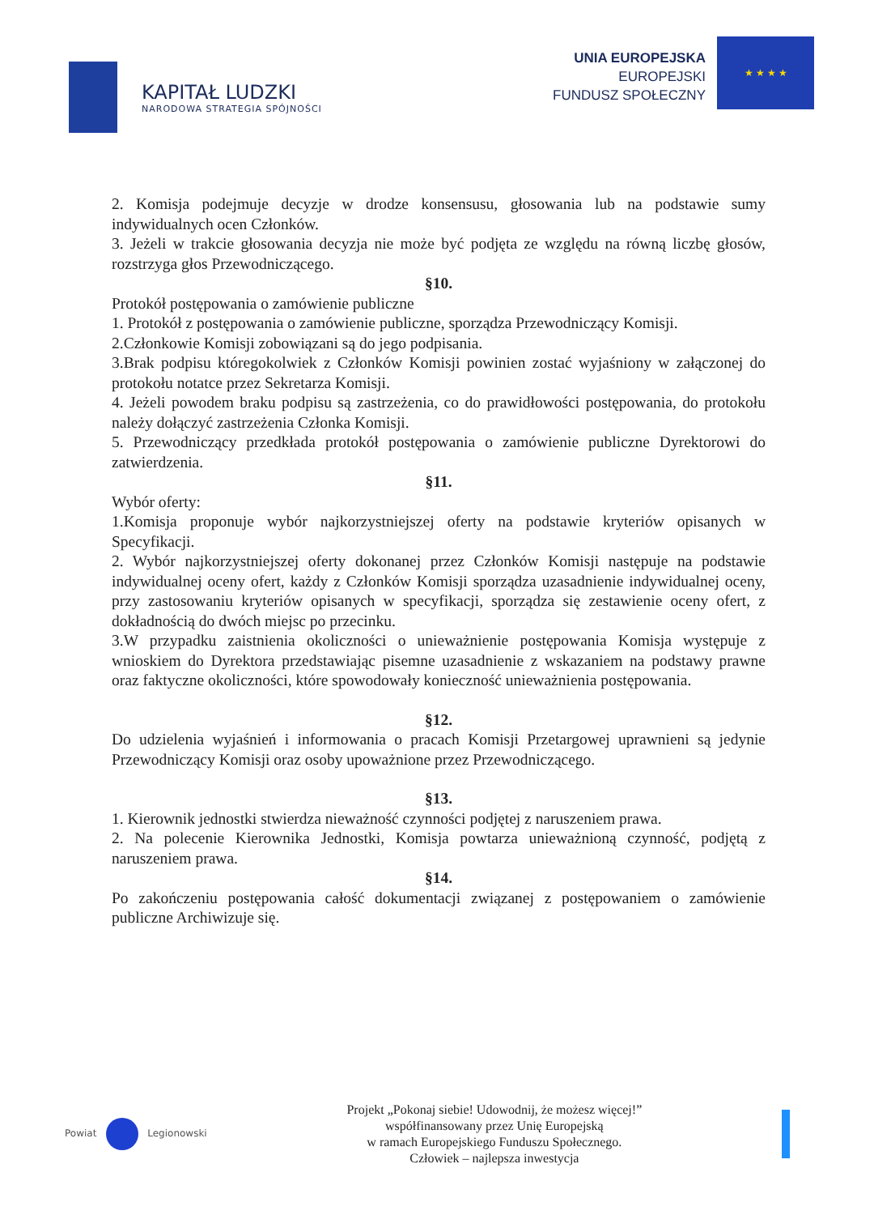KAPITAŁ LUDZKI
NARODOWA STRATEGIA SPÓJNOŚCI
UNIA EUROPEJSKA
EUROPEJSKI
FUNDUSZ SPOŁECZNY
★ ★ ★ ★
2. Komisja podejmuje decyzje w drodze konsensusu, głosowania lub na podstawie sumy indywidualnych ocen Członków.
3. Jeżeli w trakcie głosowania decyzja nie może być podjęta ze względu na równą liczbę głosów, rozstrzyga głos Przewodniczącego.
§10.
Protokół postępowania o zamówienie publiczne
1. Protokół z postępowania o zamówienie publiczne, sporządza Przewodniczący Komisji.
2.Członkowie Komisji zobowiązani są do jego podpisania.
3.Brak podpisu któregokolwiek z Członków Komisji powinien zostać wyjaśniony w załączonej do protokołu notatce przez Sekretarza Komisji.
4. Jeżeli powodem braku podpisu są zastrzeżenia, co do prawidłowości postępowania, do protokołu należy dołączyć zastrzeżenia Członka Komisji.
5. Przewodniczący przedkłada protokół postępowania o zamówienie publiczne Dyrektorowi do zatwierdzenia.
§11.
Wybór oferty:
1.Komisja proponuje wybór najkorzystniejszej oferty na podstawie kryteriów opisanych w Specyfikacji.
2. Wybór najkorzystniejszej oferty dokonanej przez Członków Komisji następuje na podstawie indywidualnej oceny ofert, każdy z Członków Komisji sporządza uzasadnienie indywidualnej oceny, przy zastosowaniu kryteriów opisanych w specyfikacji, sporządza się zestawienie oceny ofert, z dokładnością do dwóch miejsc po przecinku.
3.W przypadku zaistnienia okoliczności o unieważnienie postępowania Komisja występuje z wnioskiem do Dyrektora przedstawiając pisemne uzasadnienie z wskazaniem na podstawy prawne oraz faktyczne okoliczności, które spowodowały konieczność unieważnienia postępowania.
§12.
Do udzielenia wyjaśnień i informowania o pracach Komisji Przetargowej uprawnieni są jedynie Przewodniczący Komisji oraz osoby upoważnione przez Przewodniczącego.
§13.
1. Kierownik jednostki stwierdza nieważność czynności podjętej z naruszeniem prawa.
2. Na polecenie Kierownika Jednostki, Komisja powtarza unieważnioną czynność, podjętą z naruszeniem prawa.
§14.
Po zakończeniu postępowania całość dokumentacji związanej z postępowaniem o zamówienie publiczne Archiwizuje się.
Powiat Legionowski
Projekt „Pokonaj siebie! Udowodnij, że możesz więcej!”
współfinansowany przez Unię Europejską
w ramach Europejskiego Funduszu Społecznego.
Człowiek – najlepsza inwestycja